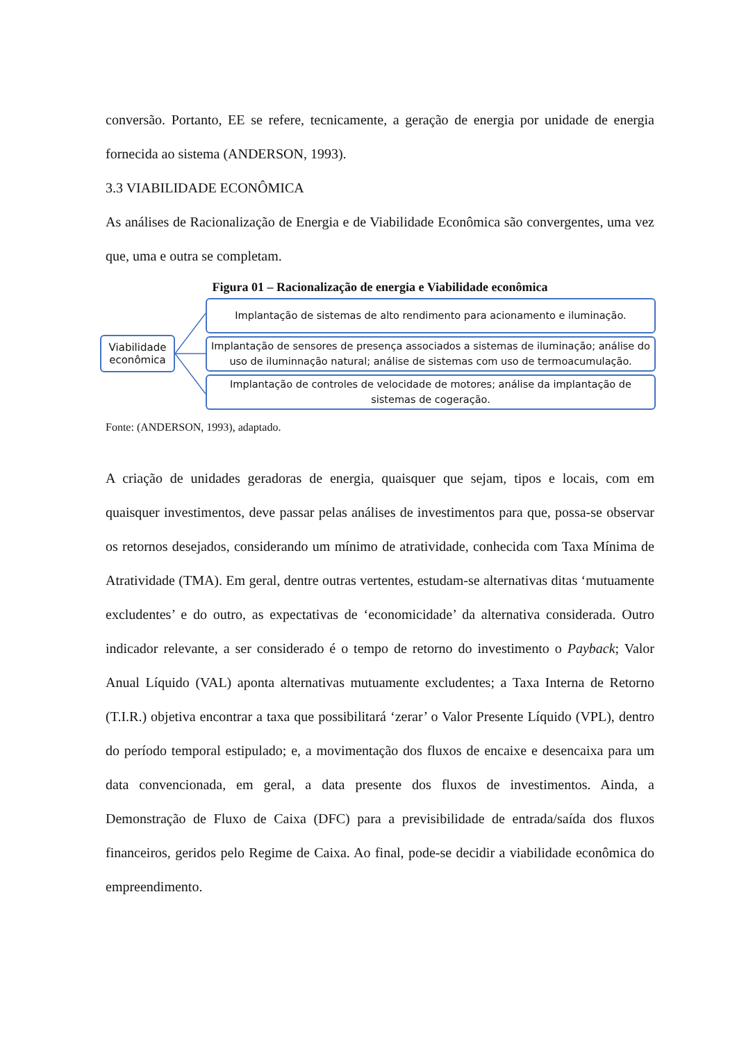conversão. Portanto, EE se refere, tecnicamente, a geração de energia por unidade de energia fornecida ao sistema (ANDERSON, 1993).
3.3 VIABILIDADE ECONÔMICA
As análises de Racionalização de Energia e de Viabilidade Econômica são convergentes, uma vez que, uma e outra se completam.
Figura 01 – Racionalização de energia e Viabilidade econômica
Viabilidade
econômica
Implantação de sistemas de alto rendimento para acionamento e iluminação.
Implantação de sensores de presença associados a sistemas de iluminação; análise do uso de iluminnação natural; análise de sistemas com uso de termoacumulação.
Implantação de controles de velocidade de motores; análise da implantação de sistemas de cogeração.
Fonte: (ANDERSON, 1993), adaptado.
A criação de unidades geradoras de energia, quaisquer que sejam, tipos e locais, com em quaisquer investimentos, deve passar pelas análises de investimentos para que, possa-se observar os retornos desejados, considerando um mínimo de atratividade, conhecida com Taxa Mínima de Atratividade (TMA). Em geral, dentre outras vertentes, estudam-se alternativas ditas ‘mutuamente excludentes’ e do outro, as expectativas de ‘economicidade’ da alternativa considerada. Outro indicador relevante, a ser considerado é o tempo de retorno do investimento o Payback; Valor Anual Líquido (VAL) aponta alternativas mutuamente excludentes; a Taxa Interna de Retorno (T.I.R.) objetiva encontrar a taxa que possibilitará ‘zerar’ o Valor Presente Líquido (VPL), dentro do período temporal estipulado; e, a movimentação dos fluxos de encaixe e desencaixa para um data convencionada, em geral, a data presente dos fluxos de investimentos. Ainda, a Demonstração de Fluxo de Caixa (DFC) para a previsibilidade de entrada/saída dos fluxos financeiros, geridos pelo Regime de Caixa. Ao final, pode-se decidir a viabilidade econômica do empreendimento.